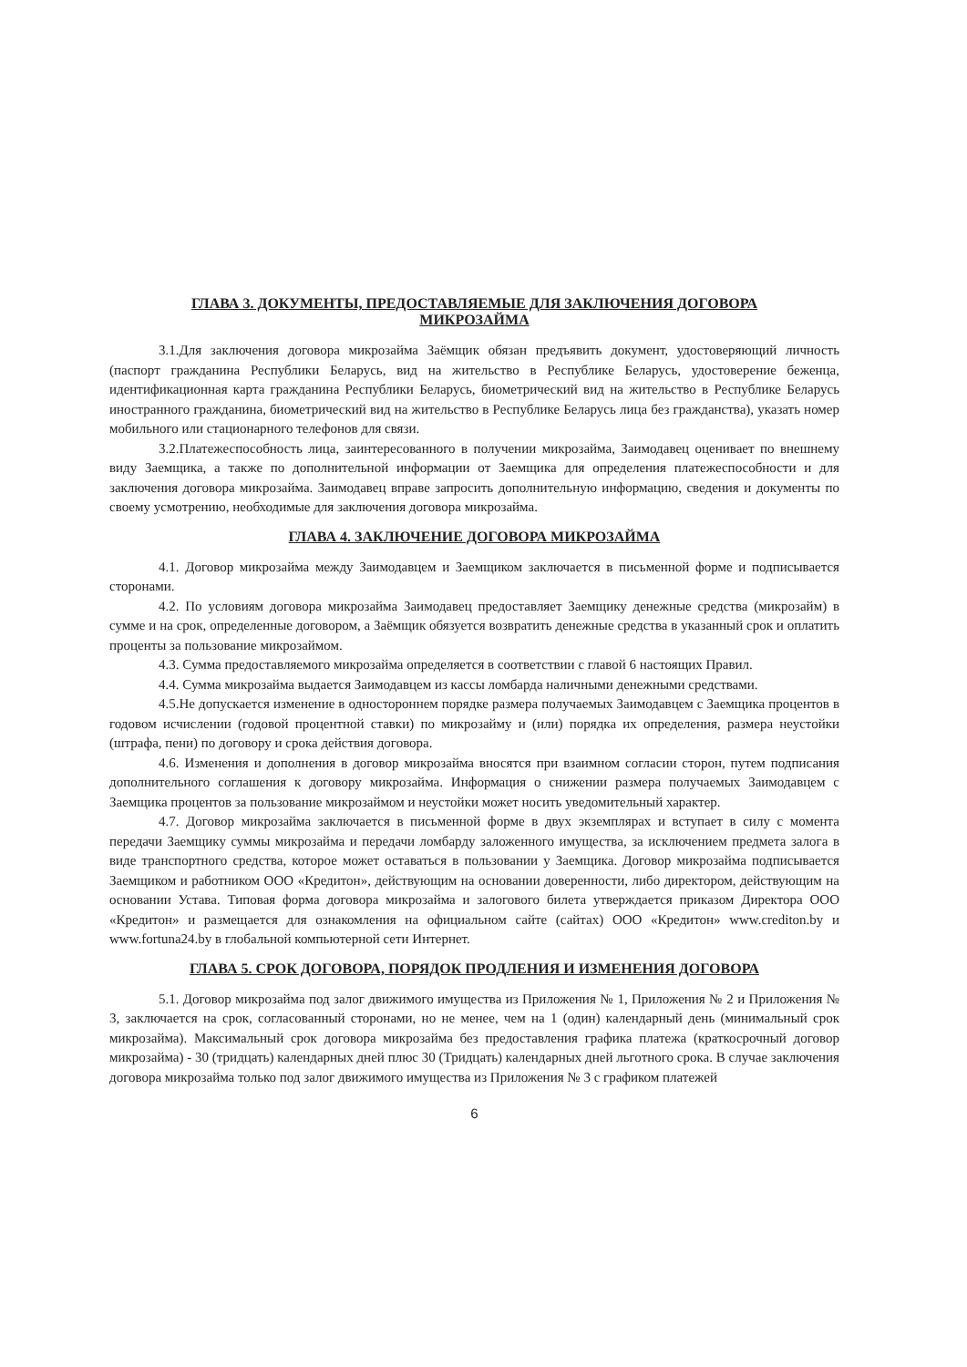ГЛАВА 3. ДОКУМЕНТЫ, ПРЕДОСТАВЛЯЕМЫЕ ДЛЯ ЗАКЛЮЧЕНИЯ ДОГОВОРА
МИКРОЗАЙМА
3.1.Для заключения договора микрозайма Заёмщик обязан предъявить документ, удостоверяющий личность (паспорт гражданина Республики Беларусь, вид на жительство в Республике Беларусь, удостоверение беженца, идентификационная карта гражданина Республики Беларусь, биометрический вид на жительство в Республике Беларусь иностранного гражданина, биометрический вид на жительство в Республике Беларусь лица без гражданства), указать номер мобильного или стационарного телефонов для связи.
3.2.Платежеспособность лица, заинтересованного в получении микрозайма, Заимодавец оценивает по внешнему виду Заемщика, а также по дополнительной информации от Заемщика для определения платежеспособности и для заключения договора микрозайма. Заимодавец вправе запросить дополнительную информацию, сведения и документы по своему усмотрению, необходимые для заключения договора микрозайма.
ГЛАВА 4. ЗАКЛЮЧЕНИЕ ДОГОВОРА МИКРОЗАЙМА
4.1. Договор микрозайма между Заимодавцем и Заемщиком заключается в письменной форме и подписывается сторонами.
4.2. По условиям договора микрозайма Заимодавец предоставляет Заемщику денежные средства (микрозайм) в сумме и на срок, определенные договором, а Заёмщик обязуется возвратить денежные средства в указанный срок и оплатить проценты за пользование микрозаймом.
4.3. Сумма предоставляемого микрозайма определяется в соответствии с главой 6 настоящих Правил.
4.4. Сумма микрозайма выдается Заимодавцем из кассы ломбарда наличными денежными средствами.
4.5.Не допускается изменение в одностороннем порядке размера получаемых Заимодавцем с Заемщика процентов в годовом исчислении (годовой процентной ставки) по микрозайму и (или) порядка их определения, размера неустойки (штрафа, пени) по договору и срока действия договора.
4.6. Изменения и дополнения в договор микрозайма вносятся при взаимном согласии сторон, путем подписания дополнительного соглашения к договору микрозайма. Информация о снижении размера получаемых Заимодавцем с Заемщика процентов за пользование микрозаймом и неустойки может носить уведомительный характер.
4.7. Договор микрозайма заключается в письменной форме в двух экземплярах и вступает в силу с момента передачи Заемщику суммы микрозайма и передачи ломбарду заложенного имущества, за исключением предмета залога в виде транспортного средства, которое может оставаться в пользовании у Заемщика. Договор микрозайма подписывается Заемщиком и работником ООО «Кредитон», действующим на основании доверенности, либо директором, действующим на основании Устава. Типовая форма договора микрозайма и залогового билета утверждается приказом Директора ООО «Кредитон» и размещается для ознакомления на официальном сайте (сайтах) ООО «Кредитон» www.crediton.by и www.fortuna24.by в глобальной компьютерной сети Интернет.
ГЛАВА 5. СРОК ДОГОВОРА, ПОРЯДОК ПРОДЛЕНИЯ И ИЗМЕНЕНИЯ ДОГОВОРА
5.1. Договор микрозайма под залог движимого имущества из Приложения № 1, Приложения № 2 и Приложения № 3, заключается на срок, согласованный сторонами, но не менее, чем на 1 (один) календарный день (минимальный срок микрозайма). Максимальный срок договора микрозайма без предоставления графика платежа (краткосрочный договор микрозайма) - 30 (тридцать) календарных дней плюс 30 (Тридцать) календарных дней льготного срока. В случае заключения договора микрозайма только под залог движимого имущества из Приложения № 3 с графиком платежей
6